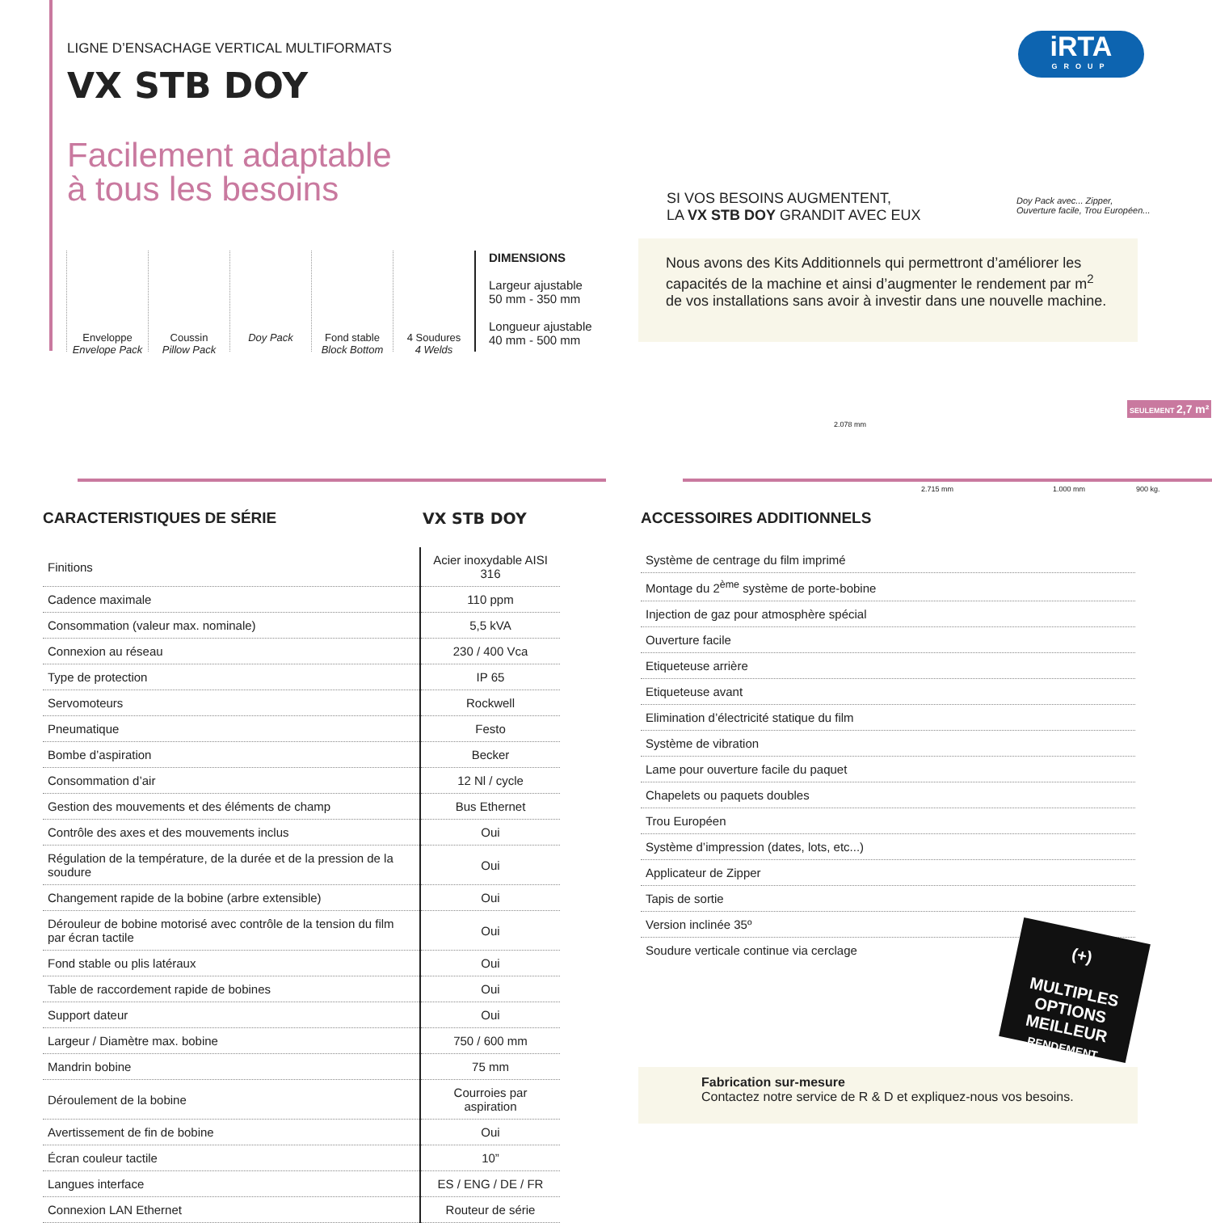LIGNE D’ENSACHAGE VERTICAL MULTIFORMATS
VX STB DOY
Facilement adaptable
à tous les besoins
Enveloppe
Envelope Pack
Coussin
Pillow Pack
Doy Pack Fond stable
Block Bottom
4 Soudures
4 Welds
DIMENSIONS
Largeur ajustable
50 mm - 350 mm
Longueur ajustable
40 mm - 500 mm
iRTA
GROUP
SI VOS BESOINS AUGMENTENT,
LA VX STB DOY GRANDIT AVEC EUX
Doy Pack avec... Zipper,
Ouverture facile, Trou Européen...
Nous avons des Kits Additionnels qui permettront d’améliorer les capacités de la machine et ainsi d’augmenter le rendement par m<sup>2</sup> de vos installations sans avoir à investir dans une nouvelle machine.
2.078 mm
2.715 mm 1.000 mm 900 kg.
SEULEMENT 2,7 m²
CARACTERISTIQUES DE SÉRIE VX STB DOY
| Finitions | Acier inoxydable AISI 316 |
| Cadence maximale | 110 ppm |
| Consommation (valeur max. nominale) | 5,5 kVA |
| Connexion au réseau | 230 / 400 Vca |
| Type de protection | IP 65 |
| Servomoteurs | Rockwell |
| Pneumatique | Festo |
| Bombe d’aspiration | Becker |
| Consommation d’air | 12 Nl / cycle |
| Gestion des mouvements et des éléments de champ | Bus Ethernet |
| Contrôle des axes et des mouvements inclus | Oui |
| Régulation de la température, de la durée et de la pression de la soudure | Oui |
| Changement rapide de la bobine (arbre extensible) | Oui |
| Dérouleur de bobine motorisé avec contrôle de la tension du film par écran tactile | Oui |
| Fond stable ou plis latéraux | Oui |
| Table de raccordement rapide de bobines | Oui |
| Support dateur | Oui |
| Largeur / Diamètre max. bobine | 750 / 600 mm |
| Mandrin bobine | 75 mm |
| Déroulement de la bobine | Courroies par aspiration |
| Avertissement de fin de bobine | Oui |
| Écran couleur tactile | 10” |
| Langues interface | ES / ENG / DE / FR |
| Connexion LAN Ethernet | Routeur de série |
ACCESSOIRES ADDITIONNELS
| Système de centrage du film imprimé |
| Montage du 2<sup>ème</sup> système de porte-bobine |
| Injection de gaz pour atmosphère spécial |
| Ouverture facile |
| Etiqueteuse arrière |
| Etiqueteuse avant |
| Elimination d’électricité statique du film |
| Système de vibration |
| Lame pour ouverture facile du paquet |
| Chapelets ou paquets doubles |
| Trou Européen |
| Système d’impression (dates, lots, etc...) |
| Applicateur de Zipper |
| Tapis de sortie |
| Version inclinée 35º |
| Soudure verticale continue via cerclage |
(+)
MULTIPLES OPTIONS
MEILLEUR
RENDEMENT
Fabrication sur-mesure
Contactez notre service de R & D et expliquez-nous vos besoins.